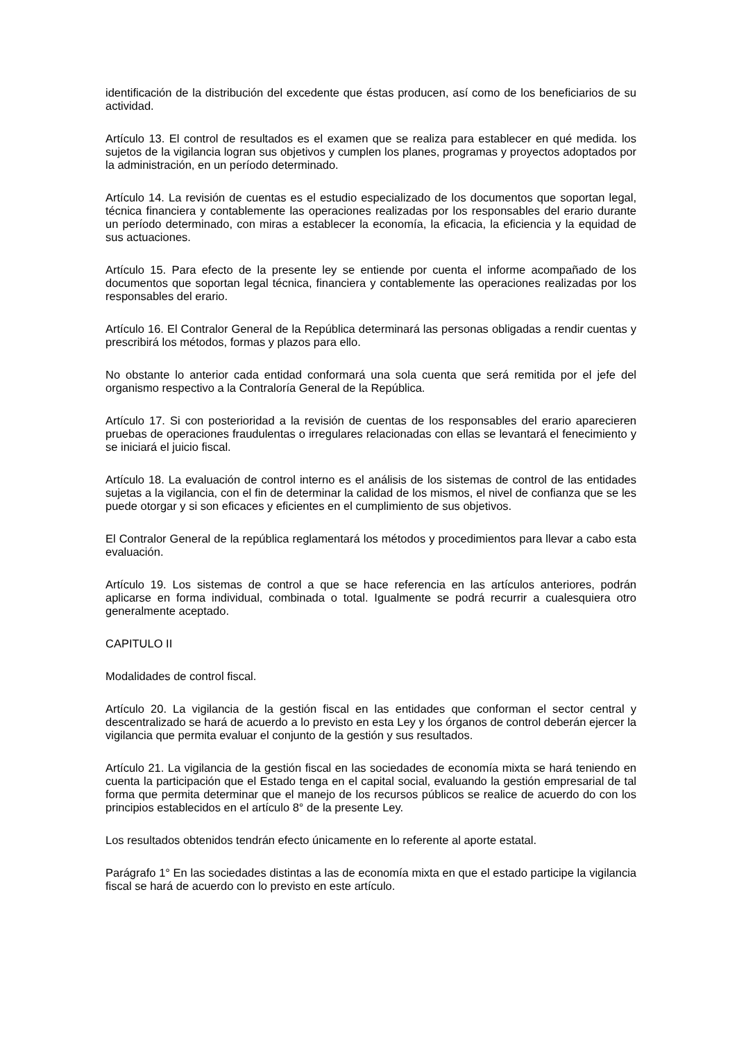identificación de la distribución del excedente que éstas producen, así como de los beneficiarios de su actividad.
Artículo 13. El control de resultados es el examen que se realiza para establecer en qué medida. los sujetos de la vigilancia logran sus objetivos y cumplen los planes, programas y proyectos adoptados por la administración, en un período determinado.
Artículo 14. La revisión de cuentas es el estudio especializado de los documentos que soportan legal, técnica financiera y contablemente las operaciones realizadas por los responsables del erario durante un período determinado, con miras a establecer la economía, la eficacia, la eficiencia y la equidad de sus actuaciones.
Artículo 15. Para efecto de la presente ley se entiende por cuenta el informe acompañado de los documentos que soportan legal técnica, financiera y contablemente las operaciones realizadas por los responsables del erario.
Artículo 16. El Contralor General de la República determinará las personas obligadas a rendir cuentas y prescribirá los métodos, formas y plazos para ello.
No obstante lo anterior cada entidad conformará una sola cuenta que será remitida por el jefe del organismo respectivo a la Contraloría General de la República.
Artículo 17. Si con posterioridad a la revisión de cuentas de los responsables del erario aparecieren pruebas de operaciones fraudulentas o irregulares relacionadas con ellas se levantará el fenecimiento y se iniciará el juicio fiscal.
Artículo 18. La evaluación de control interno es el análisis de los sistemas de control de las entidades sujetas a la vigilancia, con el fin de determinar la calidad de los mismos, el nivel de confianza que se les puede otorgar y si son eficaces y eficientes en el cumplimiento de sus objetivos.
El Contralor General de la república reglamentará los métodos y procedimientos para llevar a cabo esta evaluación.
Artículo 19. Los sistemas de control a que se hace referencia en las artículos anteriores, podrán aplicarse en forma individual, combinada o total. Igualmente se podrá recurrir a cualesquiera otro generalmente aceptado.
CAPITULO II
Modalidades de control fiscal.
Artículo 20. La vigilancia de la gestión fiscal en las entidades que conforman el sector central y descentralizado se hará de acuerdo a lo previsto en esta Ley y los órganos de control deberán ejercer la vigilancia que permita evaluar el conjunto de la gestión y sus resultados.
Artículo 21. La vigilancia de la gestión fiscal en las sociedades de economía mixta se hará teniendo en cuenta la participación que el Estado tenga en el capital social, evaluando la gestión empresarial de tal forma que permita determinar que el manejo de los recursos públicos se realice de acuerdo do con los principios establecidos en el artículo 8° de la presente Ley.
Los resultados obtenidos tendrán efecto únicamente en lo referente al aporte estatal.
Parágrafo 1° En las sociedades distintas a las de economía mixta en que el estado participe la vigilancia fiscal se hará de acuerdo con lo previsto en este artículo.